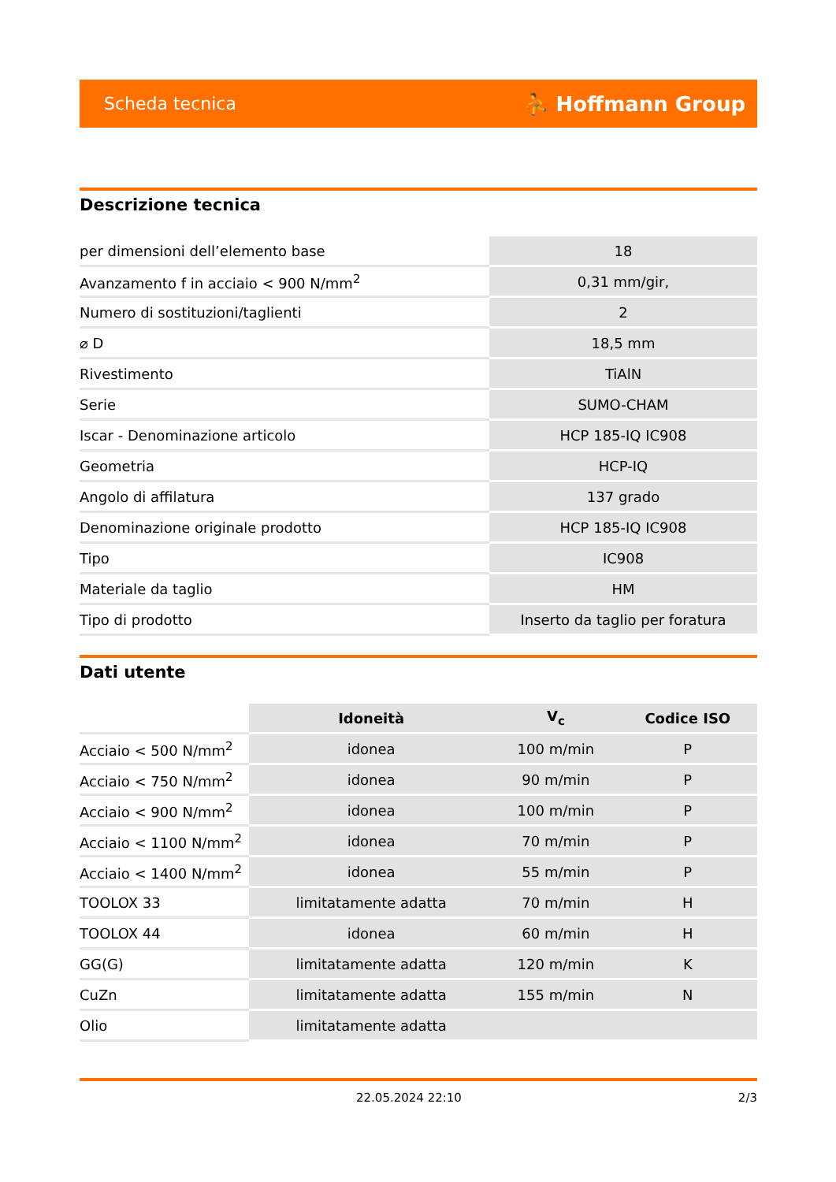Scheda tecnica ⛹ Hoffmann Group
Descrizione tecnica
| per dimensioni dell’elemento base | 18 |
| Avanzamento f in acciaio < 900 N/mm<sup>2</sup> | 0,31 mm/gir, |
| Numero di sostituzioni/taglienti | 2 |
| ⌀ D | 18,5 mm |
| Rivestimento | TiAlN |
| Serie | SUMO-CHAM |
| Iscar - Denominazione articolo | HCP 185-IQ IC908 |
| Geometria | HCP-IQ |
| Angolo di affilatura | 137 grado |
| Denominazione originale prodotto | HCP 185-IQ IC908 |
| Tipo | IC908 |
| Materiale da taglio | HM |
| Tipo di prodotto | Inserto da taglio per foratura |
Dati utente
| | Idoneità | V<sub>c</sub> | Codice ISO |
| --- | --- | --- | --- |
| Acciaio < 500 N/mm<sup>2</sup> | idonea | 100 m/min | P |
| Acciaio < 750 N/mm<sup>2</sup> | idonea | 90 m/min | P |
| Acciaio < 900 N/mm<sup>2</sup> | idonea | 100 m/min | P |
| Acciaio < 1100 N/mm<sup>2</sup> | idonea | 70 m/min | P |
| Acciaio < 1400 N/mm<sup>2</sup> | idonea | 55 m/min | P |
| TOOLOX 33 | limitatamente adatta | 70 m/min | H |
| TOOLOX 44 | idonea | 60 m/min | H |
| GG(G) | limitatamente adatta | 120 m/min | K |
| CuZn | limitatamente adatta | 155 m/min | N |
| Olio | limitatamente adatta | | |
22.05.2024 22:10 2/3